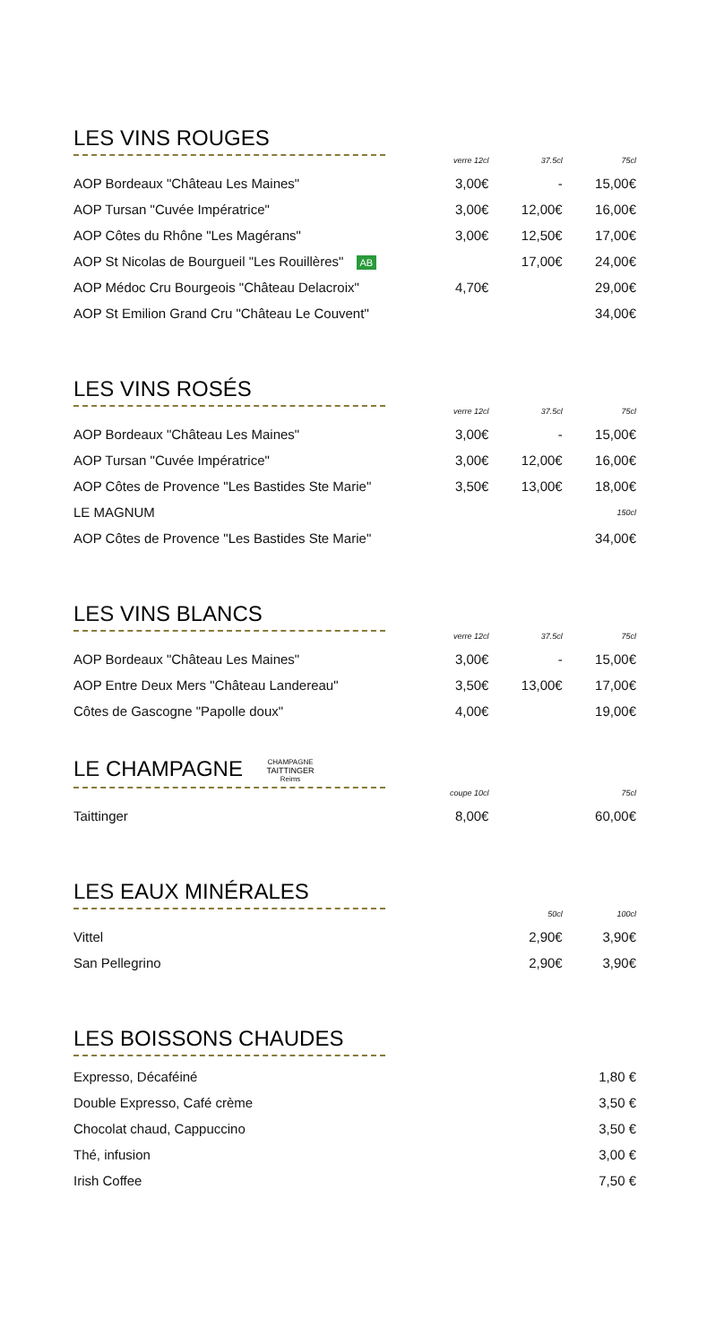LES VINS ROUGES
| | verre 12cl | 37.5cl | 75cl |
| AOP Bordeaux "Château Les Maines" | 3,00€ | - | 15,00€ |
| AOP Tursan "Cuvée Impératrice" | 3,00€ | 12,00€ | 16,00€ |
| AOP Côtes du Rhône "Les Magérans" | 3,00€ | 12,50€ | 17,00€ |
| AOP St Nicolas de Bourgueil "Les Rouillères" AB | | 17,00€ | 24,00€ |
| AOP Médoc Cru Bourgeois "Château Delacroix" | 4,70€ | | 29,00€ |
| AOP St Emilion Grand Cru "Château Le Couvent" | | | 34,00€ |
LES VINS ROSÉS
| | verre 12cl | 37.5cl | 75cl |
| AOP Bordeaux "Château Les Maines" | 3,00€ | - | 15,00€ |
| AOP Tursan "Cuvée Impératrice" | 3,00€ | 12,00€ | 16,00€ |
| AOP Côtes de Provence "Les Bastides Ste Marie" | 3,50€ | 13,00€ | 18,00€ |
| LE MAGNUM | | | 150cl |
| AOP Côtes de Provence "Les Bastides Ste Marie" | | | 34,00€ |
LES VINS BLANCS
| | verre 12cl | 37.5cl | 75cl |
| AOP Bordeaux "Château Les Maines" | 3,00€ | - | 15,00€ |
| AOP Entre Deux Mers "Château Landereau" | 3,50€ | 13,00€ | 17,00€ |
| Côtes de Gascogne "Papolle doux" | 4,00€ | | 19,00€ |
LE CHAMPAGNE CHAMPAGNE
TAITTINGER
Reims
| | coupe 10cl | | 75cl |
| Taittinger | 8,00€ | | 60,00€ |
LES EAUX MINÉRALES
| | | 50cl | 100cl |
| Vittel | | 2,90€ | 3,90€ |
| San Pellegrino | | 2,90€ | 3,90€ |
LES BOISSONS CHAUDES
| Expresso, Décaféiné | | | 1,80 € |
| Double Expresso, Café crème | | | 3,50 € |
| Chocolat chaud, Cappuccino | | | 3,50 € |
| Thé, infusion | | | 3,00 € |
| Irish Coffee | | | 7,50 € |